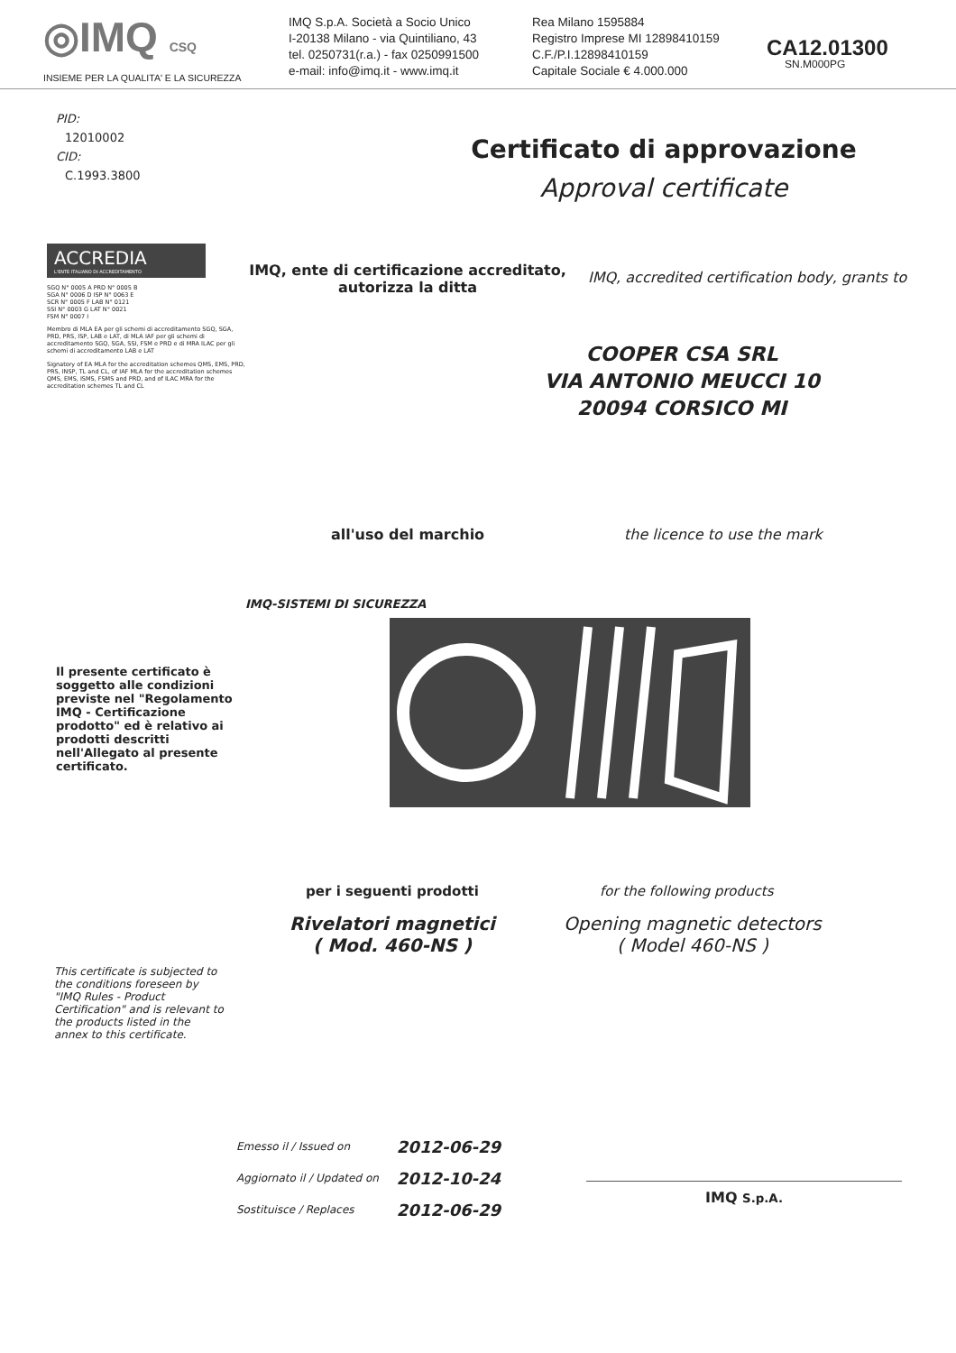◎IMQ CSQ
INSIEME PER LA QUALITA' E LA SICUREZZA
IMQ S.p.A. Società a Socio Unico
I-20138 Milano - via Quintiliano, 43
tel. 0250731(r.a.) - fax 0250991500
e-mail: info@imq.it - www.imq.it
Rea Milano 1595884
Registro Imprese MI 12898410159
C.F./P.I.12898410159
Capitale Sociale € 4.000.000
CA12.01300
SN.M000PG
PID:
12010002
CID:
C.1993.3800
Certificato di approvazione
Approval certificate
ACCREDIA
L'ENTE ITALIANO DI ACCREDITAMENTO
SGQ N° 0005 A PRD N° 0005 B
SGA N° 0006 D ISP N° 0063 E
SCR N° 0005 F LAB N° 0121
SSI N° 0003 G LAT N° 0021
FSM N° 0007 I
Membro di MLA EA per gli schemi di accreditamento SGQ, SGA, PRD, PRS, ISP, LAB e LAT, di MLA IAF per gli schemi di accreditamento SGQ, SGA, SSI, FSM e PRD e di MRA ILAC per gli schemi di accreditamento LAB e LAT
Signatory of EA MLA for the accreditation schemes QMS, EMS, PRD, PRS, INSP, TL and CL, of IAF MLA for the accreditation schemes QMS, EMS, ISMS, FSMS and PRD, and of ILAC MRA for the accreditation schemes TL and CL
IMQ, ente di certificazione accreditato, autorizza la ditta
IMQ, accredited certification body, grants to
COOPER CSA SRL
VIA ANTONIO MEUCCI 10
20094 CORSICO MI
all'uso del marchio the licence to use the mark
IMQ-SISTEMI DI SICUREZZA
Il presente certificato è soggetto alle condizioni previste nel "Regolamento IMQ - Certificazione prodotto" ed è relativo ai prodotti descritti nell'Allegato al presente certificato.
per i seguenti prodotti for the following products
Rivelatori magnetici
( Mod. 460-NS )
Opening magnetic detectors
( Model 460-NS )
This certificate is subjected to the conditions foreseen by "IMQ Rules - Product Certification" and is relevant to the products listed in the annex to this certificate.
Emesso il / Issued on
Aggiornato il / Updated on
Sostituisce / Replaces
2012-06-29
2012-10-24
2012-06-29
IMQ S.p.A.